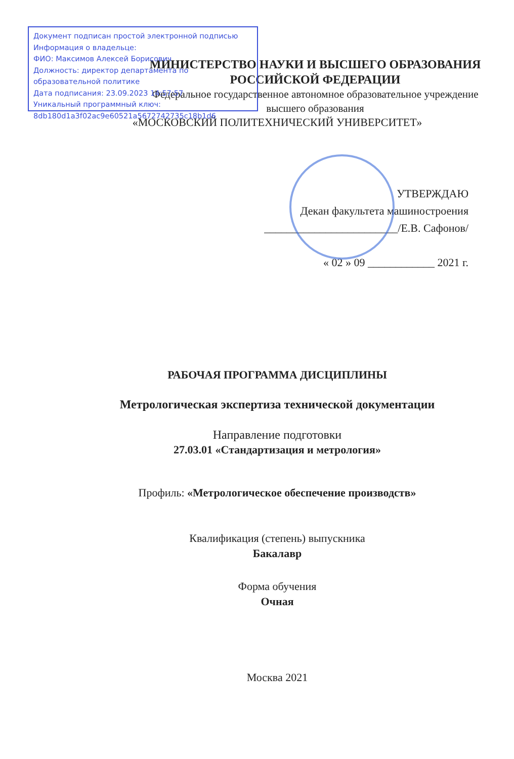Документ подписан простой электронной подписью
Информация о владельце:
ФИО: Максимов Алексей Борисович
Должность: директор департамента по образовательной политике
Дата подписания: 23.09.2023 14:57:57
Уникальный программный ключ:
8db180d1a3f02ac9e60521a5672742735c18b1d6
МИНИСТЕРСТВО НАУКИ И ВЫСШЕГО ОБРАЗОВАНИЯ
РОССИЙСКОЙ ФЕДЕРАЦИИ
Федеральное государственное автономное образовательное учреждение
высшего образования
«МОСКОВСКИЙ ПОЛИТЕХНИЧЕСКИЙ УНИВЕРСИТЕТ»
УТВЕРЖДАЮ
Декан факультета машиностроения
________________________/Е.В. Сафонов/
« 02 » 09 ____________ 2021 г.
РАБОЧАЯ ПРОГРАММА ДИСЦИПЛИНЫ
Метрологическая экспертиза технической документации
Направление подготовки
27.03.01 «Стандартизация и метрология»
Профиль: «Метрологическое обеспечение производств»
Квалификация (степень) выпускника
Бакалавр
Форма обучения
Очная
Москва 2021